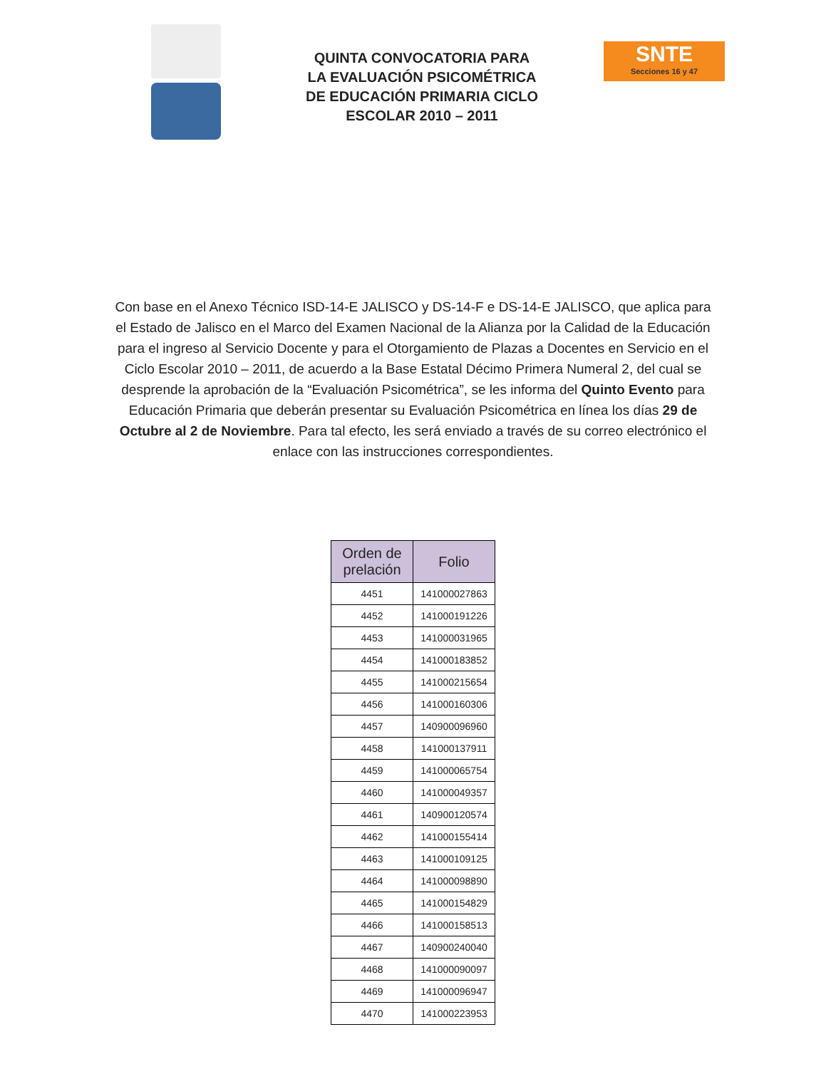QUINTA CONVOCATORIA PARA LA EVALUACIÓN PSICOMÉTRICA DE EDUCACIÓN PRIMARIA CICLO ESCOLAR 2010 – 2011
SNTE
Secciones 16 y 47
Con base en el Anexo Técnico ISD-14-E JALISCO y DS-14-F e DS-14-E JALISCO, que aplica para el Estado de Jalisco en el Marco del Examen Nacional de la Alianza por la Calidad de la Educación para el ingreso al Servicio Docente y para el Otorgamiento de Plazas a Docentes en Servicio en el Ciclo Escolar 2010 – 2011, de acuerdo a la Base Estatal Décimo Primera Numeral 2, del cual se desprende la aprobación de la “Evaluación Psicométrica”, se les informa del Quinto Evento para Educación Primaria que deberán presentar su Evaluación Psicométrica en línea los días 29 de Octubre al 2 de Noviembre. Para tal efecto, les será enviado a través de su correo electrónico el enlace con las instrucciones correspondientes.
| Orden de prelación | Folio |
| --- | --- |
| 4451 | 141000027863 |
| 4452 | 141000191226 |
| 4453 | 141000031965 |
| 4454 | 141000183852 |
| 4455 | 141000215654 |
| 4456 | 141000160306 |
| 4457 | 140900096960 |
| 4458 | 141000137911 |
| 4459 | 141000065754 |
| 4460 | 141000049357 |
| 4461 | 140900120574 |
| 4462 | 141000155414 |
| 4463 | 141000109125 |
| 4464 | 141000098890 |
| 4465 | 141000154829 |
| 4466 | 141000158513 |
| 4467 | 140900240040 |
| 4468 | 141000090097 |
| 4469 | 141000096947 |
| 4470 | 141000223953 |